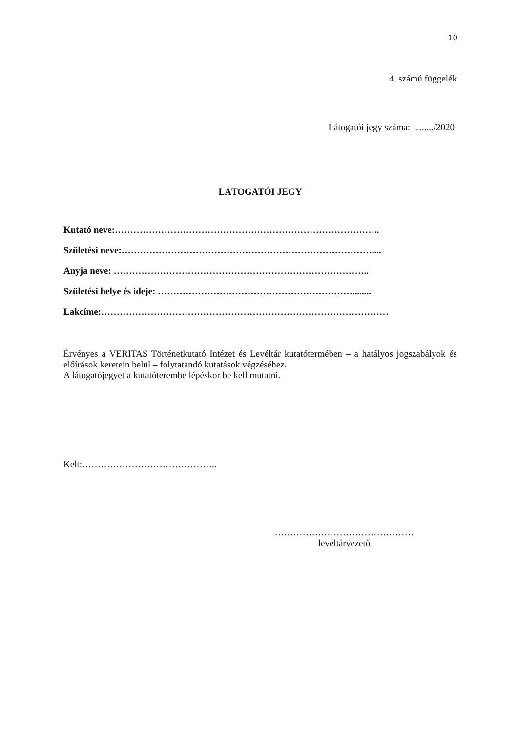10
4. számú függelék
Látogatói jegy száma: …...../2020
LÁTOGATÓI JEGY
Kutató neve:…………………………………………………………………………..
Születési neve:………………………………………………………………………....
Anyja neve: ………………………………………………………………………..
Születési helye és ideje: ………………………………………………………........
Lakcíme:…………………………………………………………………………………
Érvényes a VERITAS Történetkutató Intézet és Levéltár kutatótermében – a hatályos jogszabályok és előírások keretein belül – folytatandó kutatások végzéséhez.
A látogatójegyet a kutatóterembe lépéskor be kell mutatni.
Kelt:……………………………………..
………………………………………
levéltárvezető